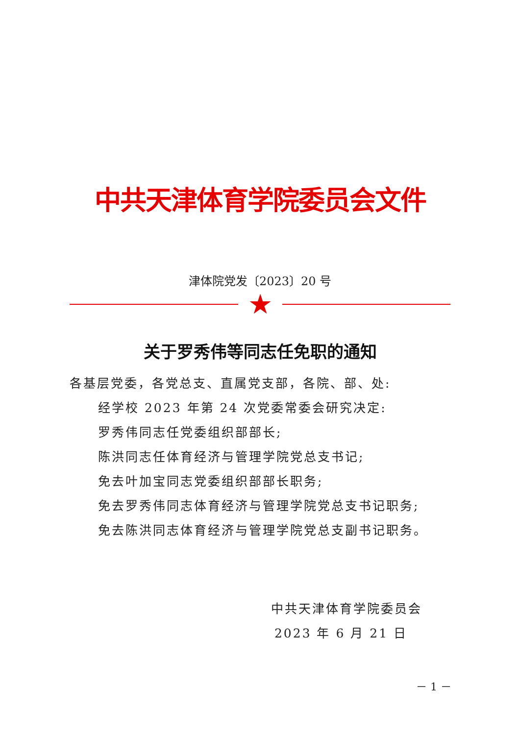中共天津体育学院委员会文件
津体院党发〔2023〕20 号
★
关于罗秀伟等同志任免职的通知
各基层党委，各党总支、直属党支部，各院、部、处:
经学校 2023 年第 24 次党委常委会研究决定:
罗秀伟同志任党委组织部部长;
陈洪同志任体育经济与管理学院党总支书记;
免去叶加宝同志党委组织部部长职务;
免去罗秀伟同志体育经济与管理学院党总支书记职务;
免去陈洪同志体育经济与管理学院党总支副书记职务。
中共天津体育学院委员会
2023 年 6 月 21 日
－ 1 －